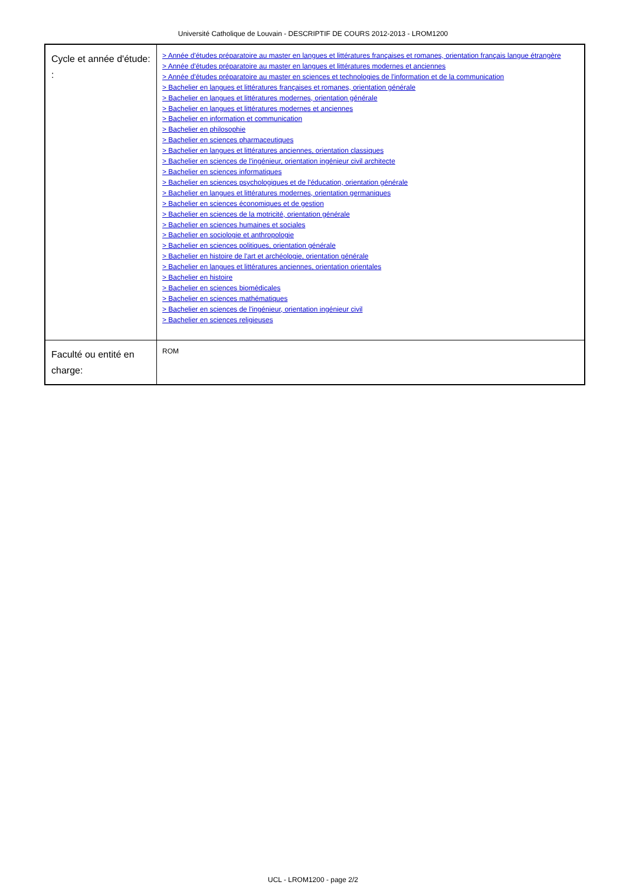Université Catholique de Louvain - DESCRIPTIF DE COURS 2012-2013 - LROM1200
| Cycle et année d'étude: : | > Année d'études préparatoire au master en langues et littératures françaises et romanes, orientation français langue étrangère > Année d'études préparatoire au master en langues et littératures modernes et anciennes > Année d'études préparatoire au master en sciences et technologies de l'information et de la communication > Bachelier en langues et littératures françaises et romanes, orientation générale > Bachelier en langues et littératures modernes, orientation générale > Bachelier en langues et littératures modernes et anciennes > Bachelier en information et communication > Bachelier en philosophie > Bachelier en sciences pharmaceutiques > Bachelier en langues et littératures anciennes, orientation classiques > Bachelier en sciences de l'ingénieur, orientation ingénieur civil architecte > Bachelier en sciences informatiques > Bachelier en sciences psychologiques et de l'éducation, orientation générale > Bachelier en langues et littératures modernes, orientation germaniques > Bachelier en sciences économiques et de gestion > Bachelier en sciences de la motricité, orientation générale > Bachelier en sciences humaines et sociales > Bachelier en sociologie et anthropologie > Bachelier en sciences politiques, orientation générale > Bachelier en histoire de l'art et archéologie, orientation générale > Bachelier en langues et littératures anciennes, orientation orientales > Bachelier en histoire > Bachelier en sciences biomédicales > Bachelier en sciences mathématiques > Bachelier en sciences de l'ingénieur, orientation ingénieur civil > Bachelier en sciences religieuses |
| Faculté ou entité en charge: | ROM |
UCL - LROM1200 - page 2/2